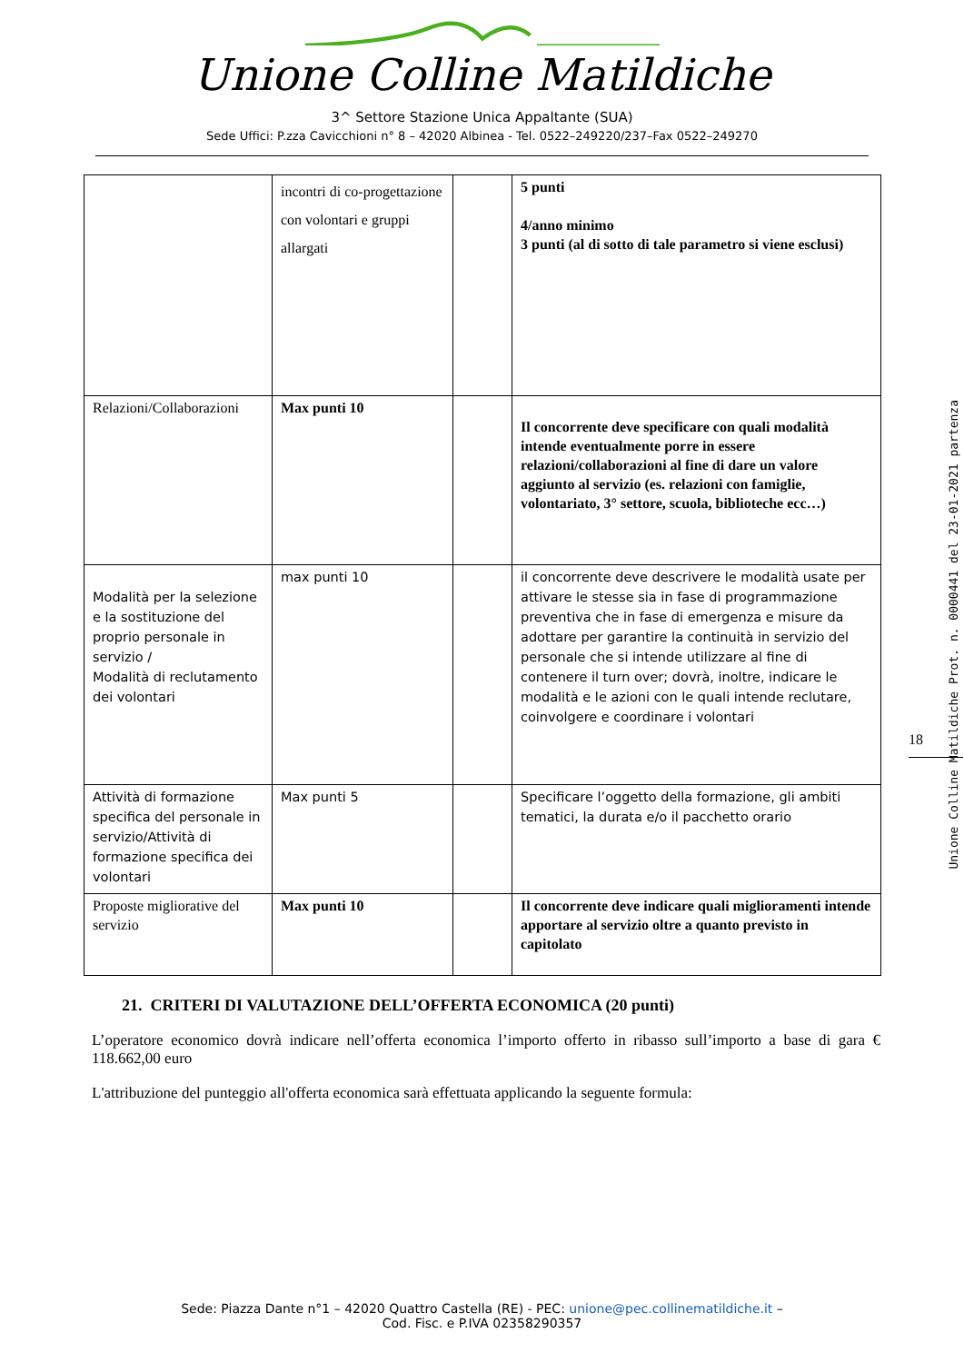Unione Colline Matildiche
3^ Settore Stazione Unica Appaltante (SUA)
Sede Uffici: P.zza Cavicchioni n° 8 – 42020 Albinea - Tel. 0522–249220/237–Fax 0522–249270
| | incontri di co-progettazione con volontari e gruppi allargati | | 5 punti 4/anno minimo 3 punti (al di sotto di tale parametro si viene esclusi) |
| Relazioni/Collaborazioni | Max punti 10 | | Il concorrente deve specificare con quali modalità intende eventualmente porre in essere relazioni/collaborazioni al fine di dare un valore aggiunto al servizio (es. relazioni con famiglie, volontariato, 3° settore, scuola, biblioteche ecc…) |
| Modalità per la selezione e la sostituzione del proprio personale in servizio / Modalità di reclutamento dei volontari | max punti 10 | | il concorrente deve descrivere le modalità usate per attivare le stesse sia in fase di programmazione preventiva che in fase di emergenza e misure da adottare per garantire la continuità in servizio del personale che si intende utilizzare al fine di contenere il turn over; dovrà, inoltre, indicare le modalità e le azioni con le quali intende reclutare, coinvolgere e coordinare i volontari |
| Attività di formazione specifica del personale in servizio/Attività di formazione specifica dei volontari | Max punti 5 | | Specificare l’oggetto della formazione, gli ambiti tematici, la durata e/o il pacchetto orario |
| Proposte migliorative del servizio | Max punti 10 | | Il concorrente deve indicare quali miglioramenti intende apportare al servizio oltre a quanto previsto in capitolato |
21. CRITERI DI VALUTAZIONE DELL’OFFERTA ECONOMICA (20 punti)
L’operatore economico dovrà indicare nell’offerta economica l’importo offerto in ribasso sull’importo a base di gara € 118.662,00 euro
L'attribuzione del punteggio all'offerta economica sarà effettuata applicando la seguente formula:
18
Unione Colline Matildiche Prot. n. 0000441 del 23-01-2021 partenza
Sede: Piazza Dante n°1 – 42020 Quattro Castella (RE) - PEC: unione@pec.collinematildiche.it –
Cod. Fisc. e P.IVA 02358290357